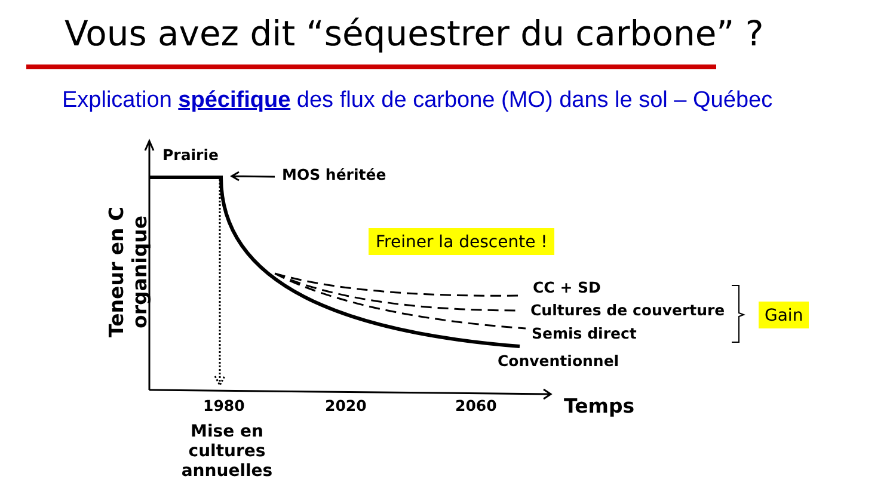Vous avez dit “séquestrer du carbone” ?
Explication spécifique des flux de carbone (MO) dans le sol – Québec
Prairie
MOS héritée
Freiner la descente !
CC + SD
Cultures de couverture
Semis direct
Conventionnel
Gain
Teneur en C organique
1980 2020 2060 Temps
Mise en cultures annuelles